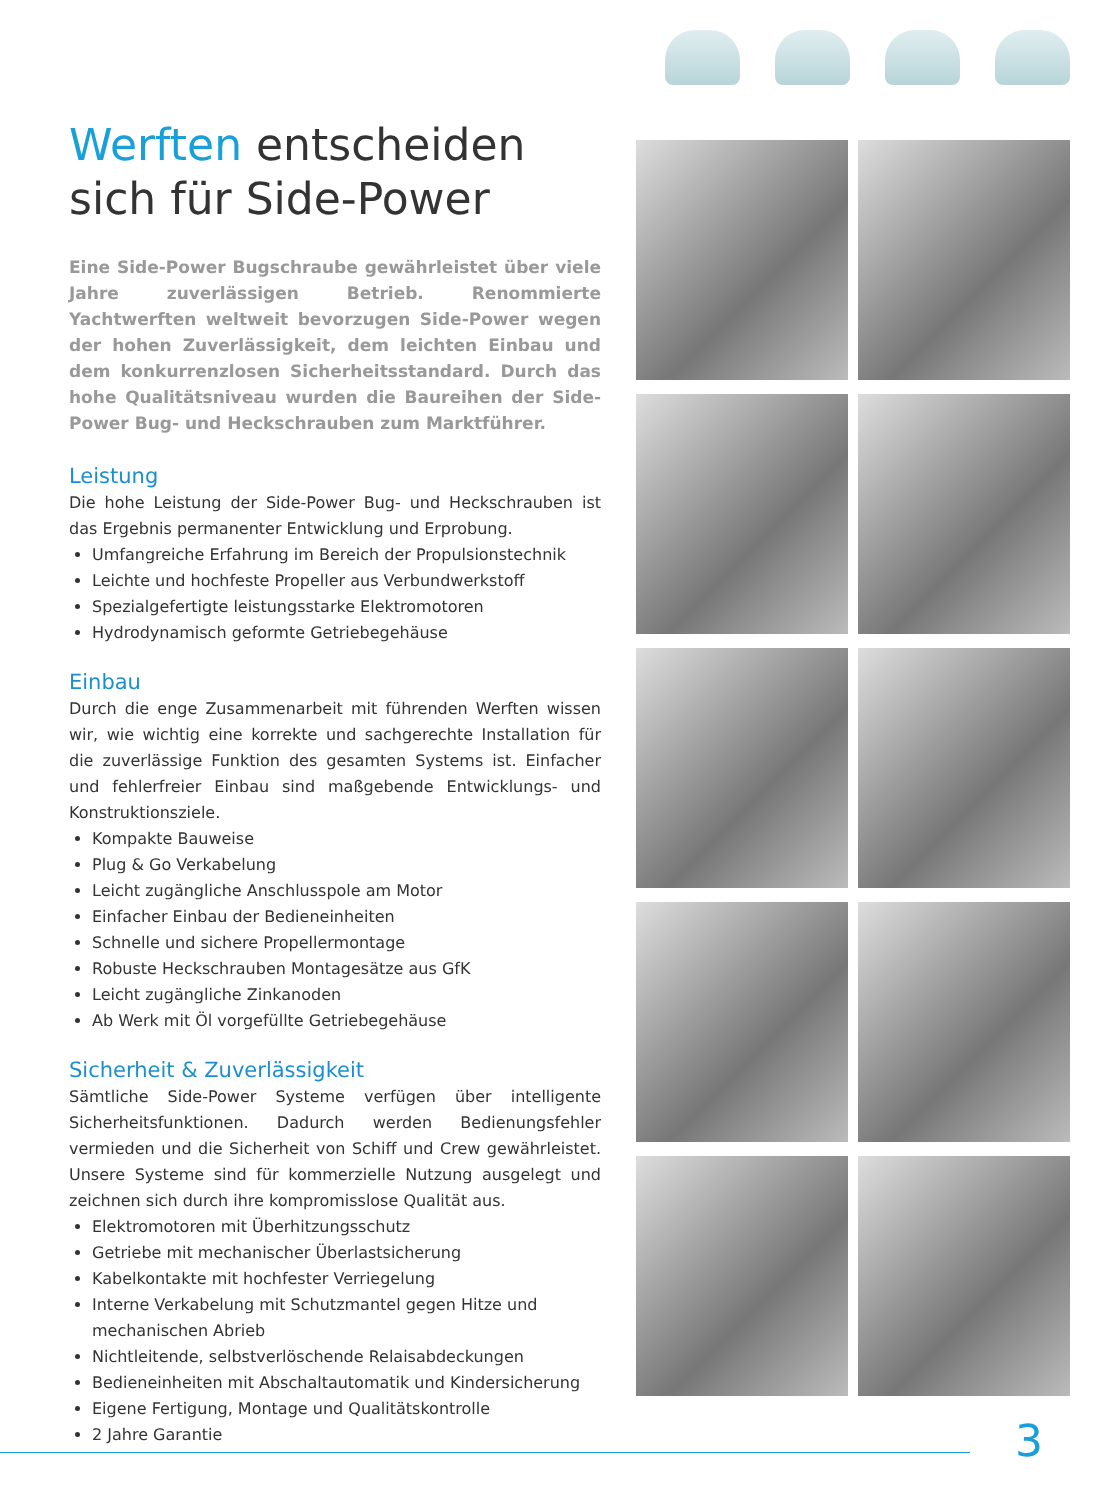Werften entscheiden sich für Side-Power
Eine Side-Power Bugschraube gewährleistet über viele Jahre zuverlässigen Betrieb. Renommierte Yachtwerften weltweit bevorzugen Side-Power wegen der hohen Zuverlässigkeit, dem leichten Einbau und dem konkurrenzlosen Sicherheitsstandard. Durch das hohe Qualitätsniveau wurden die Baureihen der Side-Power Bug- und Heckschrauben zum Marktführer.
Leistung
Die hohe Leistung der Side-Power Bug- und Heckschrauben ist das Ergebnis permanenter Entwicklung und Erprobung.
Umfangreiche Erfahrung im Bereich der Propulsionstechnik
Leichte und hochfeste Propeller aus Verbundwerkstoff
Spezialgefertigte leistungsstarke Elektromotoren
Hydrodynamisch geformte Getriebegehäuse
Einbau
Durch die enge Zusammenarbeit mit führenden Werften wissen wir, wie wichtig eine korrekte und sachgerechte Installation für die zuverlässige Funktion des gesamten Systems ist. Einfacher und fehlerfreier Einbau sind maßgebende Entwicklungs- und Konstruktionsziele.
Kompakte Bauweise
Plug & Go Verkabelung
Leicht zugängliche Anschlusspole am Motor
Einfacher Einbau der Bedieneinheiten
Schnelle und sichere Propellermontage
Robuste Heckschrauben Montagesätze aus GfK
Leicht zugängliche Zinkanoden
Ab Werk mit Öl vorgefüllte Getriebegehäuse
Sicherheit & Zuverlässigkeit
Sämtliche Side-Power Systeme verfügen über intelligente Sicherheitsfunktionen. Dadurch werden Bedienungsfehler vermieden und die Sicherheit von Schiff und Crew gewährleistet. Unsere Systeme sind für kommerzielle Nutzung ausgelegt und zeichnen sich durch ihre kompromisslose Qualität aus.
Elektromotoren mit Überhitzungsschutz
Getriebe mit mechanischer Überlastsicherung
Kabelkontakte mit hochfester Verriegelung
Interne Verkabelung mit Schutzmantel gegen Hitze und mechanischen Abrieb
Nichtleitende, selbstverlöschende Relaisabdeckungen
Bedieneinheiten mit Abschaltautomatik und Kindersicherung
Eigene Fertigung, Montage und Qualitätskontrolle
2 Jahre Garantie
3